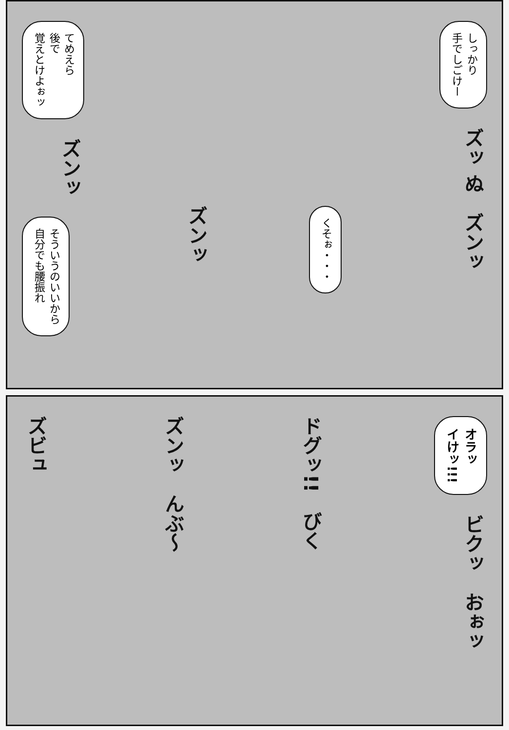てめえら
後で
覚えとけよぉッ
ズンッ
そういうのいいから
自分でも腰振れ
ズンッ
くそぉ・・・
しっかり
手でしごけー
ズッ ぬ
ズンッ
ズビュ
ズンッ
んぶ〜
ドグッ!!
びく
オラッ
イけッ!!!
ビクッ
おぉッ